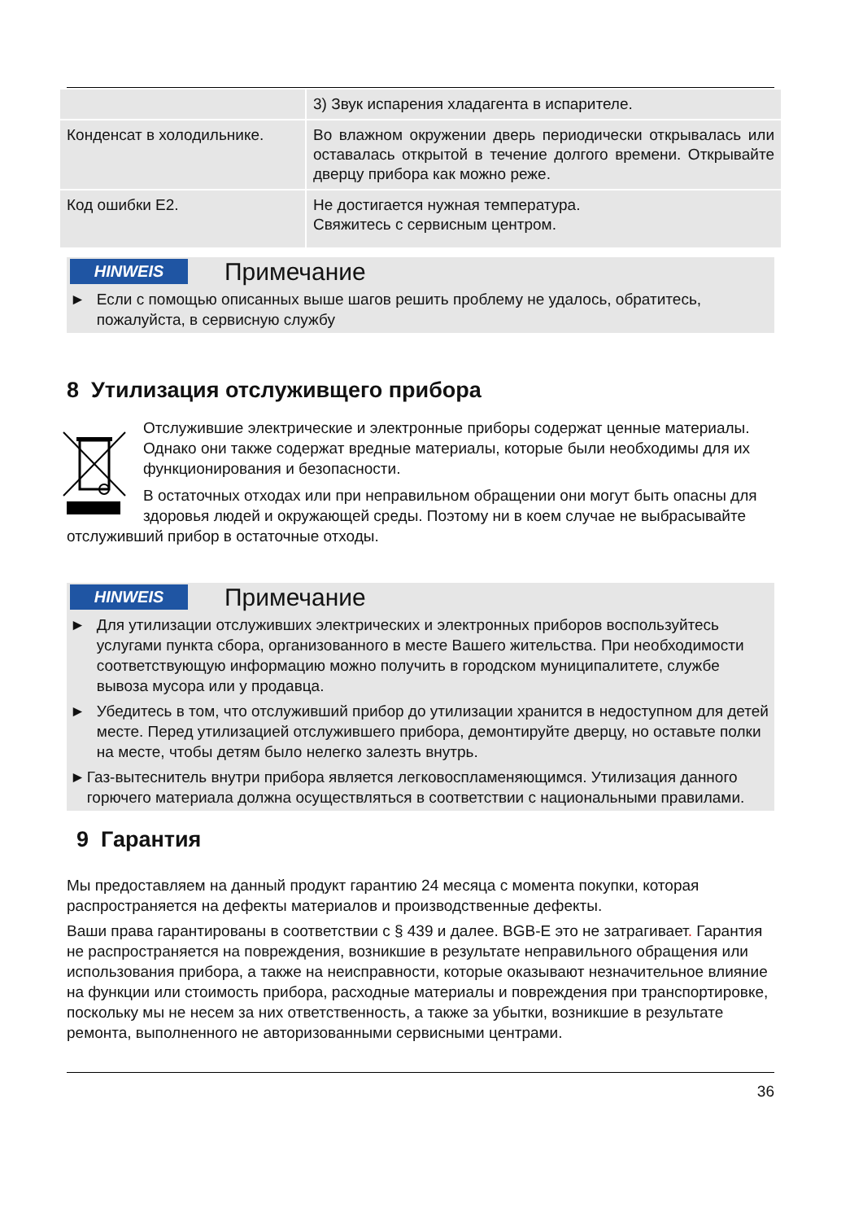| | 3) Звук испарения хладагента в испарителе. |
| Конденсат в холодильнике. | Во влажном окружении дверь периодически открывалась или оставалась открытой в течение долгого времени. Открывайте дверцу прибора как можно реже. |
| Код ошибки E2. | Не достигается нужная температура. Свяжитесь с сервисным центром. |
HINWEIS Примечание
► Если с помощью описанных выше шагов решить проблему не удалось, обратитесь, пожалуйста, в сервисную службу
8 Утилизация отслуживщего прибора
Отслужившие электрические и электронные приборы содержат ценные материалы. Однако они также содержат вредные материалы, которые были необходимы для их функционирования и безопасности.
В остаточных отходах или при неправильном обращении они могут быть опасны для здоровья людей и окружающей среды. Поэтому ни в коем случае не выбрасывайте отслуживший прибор в остаточные отходы.
HINWEIS Примечание
► Для утилизации отслуживших электрических и электронных приборов воспользуйтесь услугами пункта сбора, организованного в месте Вашего жительства. При необходимости соответствующую информацию можно получить в городском муниципалитете, службе вывоза мусора или у продавца.
► Убедитесь в том, что отслуживший прибор до утилизации хранится в недоступном для детей месте. Перед утилизацией отслужившего прибора, демонтируйте дверцу, но оставьте полки на месте, чтобы детям было нелегко залезть внутрь.
► Газ-вытеснитель внутри прибора является легковоспламеняющимся. Утилизация данного горючего материала должна осуществляться в соответствии с национальными правилами.
9 Гарантия
Мы предоставляем на данный продукт гарантию 24 месяца с момента покупки, которая распространяется на дефекты материалов и производственные дефекты.
Ваши права гарантированы в соответствии с § 439 и далее. BGB-E это не затрагивает. Гарантия не распространяется на повреждения, возникшие в результате неправильного обращения или использования прибора, а также на неисправности, которые оказывают незначительное влияние на функции или стоимость прибора, расходные материалы и повреждения при транспортировке, поскольку мы не несем за них ответственность, а также за убытки, возникшие в результате ремонта, выполненного не авторизованными сервисными центрами.
36